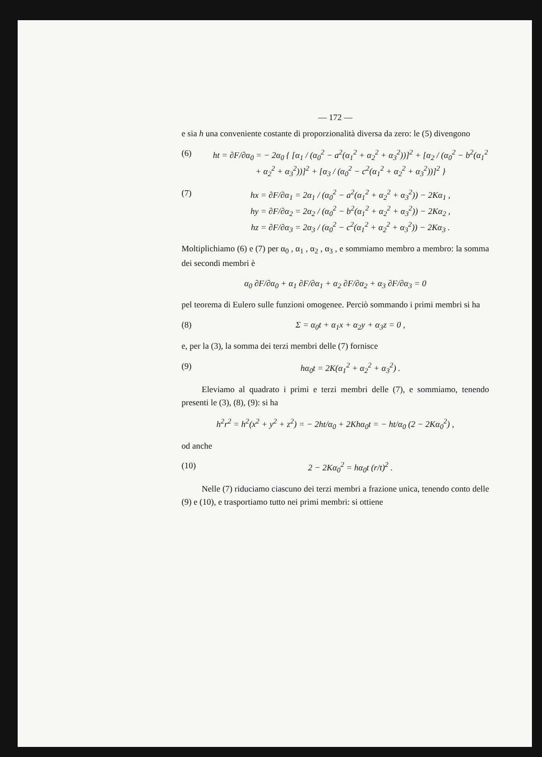— 172 —
e sia h una conveniente costante di proporzionalità diversa da zero: le (5) divengono
(6) ht = ∂F/∂α<sub>0</sub> = − 2α<sub>0</sub> { [α<sub>1</sub> / (α<sub>0</sub><sup>2</sup> − a<sup>2</sup>(α<sub>1</sub><sup>2</sup> + α<sub>2</sub><sup>2</sup> + α<sub>3</sub><sup>2</sup>))]<sup>2</sup> + [α<sub>2</sub> / (α<sub>0</sub><sup>2</sup> − b<sup>2</sup>(α<sub>1</sub><sup>2</sup> + α<sub>2</sub><sup>2</sup> + α<sub>3</sub><sup>2</sup>))]<sup>2</sup> + [α<sub>3</sub> / (α<sub>0</sub><sup>2</sup> − c<sup>2</sup>(α<sub>1</sub><sup>2</sup> + α<sub>2</sub><sup>2</sup> + α<sub>3</sub><sup>2</sup>))]<sup>2</sup> }
(7) hx = ∂F/∂α<sub>1</sub> = 2α<sub>1</sub> / (α<sub>0</sub><sup>2</sup> − a<sup>2</sup>(α<sub>1</sub><sup>2</sup> + α<sub>2</sub><sup>2</sup> + α<sub>3</sub><sup>2</sup>)) − 2Kα<sub>1</sub> ,
hy = ∂F/∂α<sub>2</sub> = 2α<sub>2</sub> / (α<sub>0</sub><sup>2</sup> − b<sup>2</sup>(α<sub>1</sub><sup>2</sup> + α<sub>2</sub><sup>2</sup> + α<sub>3</sub><sup>2</sup>)) − 2Kα<sub>2</sub> ,
hz = ∂F/∂α<sub>3</sub> = 2α<sub>3</sub> / (α<sub>0</sub><sup>2</sup> − c<sup>2</sup>(α<sub>1</sub><sup>2</sup> + α<sub>2</sub><sup>2</sup> + α<sub>3</sub><sup>2</sup>)) − 2Kα<sub>3</sub> .
Moltiplichiamo (6) e (7) per α<sub>0</sub> , α<sub>1</sub> , α<sub>2</sub> , α<sub>3</sub> , e sommiamo membro a membro: la somma dei secondi membri è
α<sub>0</sub> ∂F/∂α<sub>0</sub> + α<sub>1</sub> ∂F/∂α<sub>1</sub> + α<sub>2</sub> ∂F/∂α<sub>2</sub> + α<sub>3</sub> ∂F/∂α<sub>3</sub> = 0
pel teorema di Eulero sulle funzioni omogenee. Perciò sommando i primi membri si ha
(8) Σ = α<sub>0</sub>t + α<sub>1</sub>x + α<sub>2</sub>y + α<sub>3</sub>z = 0 ,
e, per la (3), la somma dei terzi membri delle (7) fornisce
(9) hα<sub>0</sub>t = 2K(α<sub>1</sub><sup>2</sup> + α<sub>2</sub><sup>2</sup> + α<sub>3</sub><sup>2</sup>) .
Eleviamo al quadrato i primi e terzi membri delle (7), e sommiamo, tenendo presenti le (3), (8), (9): si ha
h<sup>2</sup>r<sup>2</sup> = h<sup>2</sup>(x<sup>2</sup> + y<sup>2</sup> + z<sup>2</sup>) = − 2ht/α<sub>0</sub> + 2Khα<sub>0</sub>t = − ht/α<sub>0</sub> (2 − 2Kα<sub>0</sub><sup>2</sup>) ,
od anche
(10) 2 − 2Kα<sub>0</sub><sup>2</sup> = hα<sub>0</sub>t (r/t)<sup>2</sup> .
Nelle (7) riduciamo ciascuno dei terzi membri a frazione unica, tenendo conto delle (9) e (10), e trasportiamo tutto nei primi membri: si ottiene